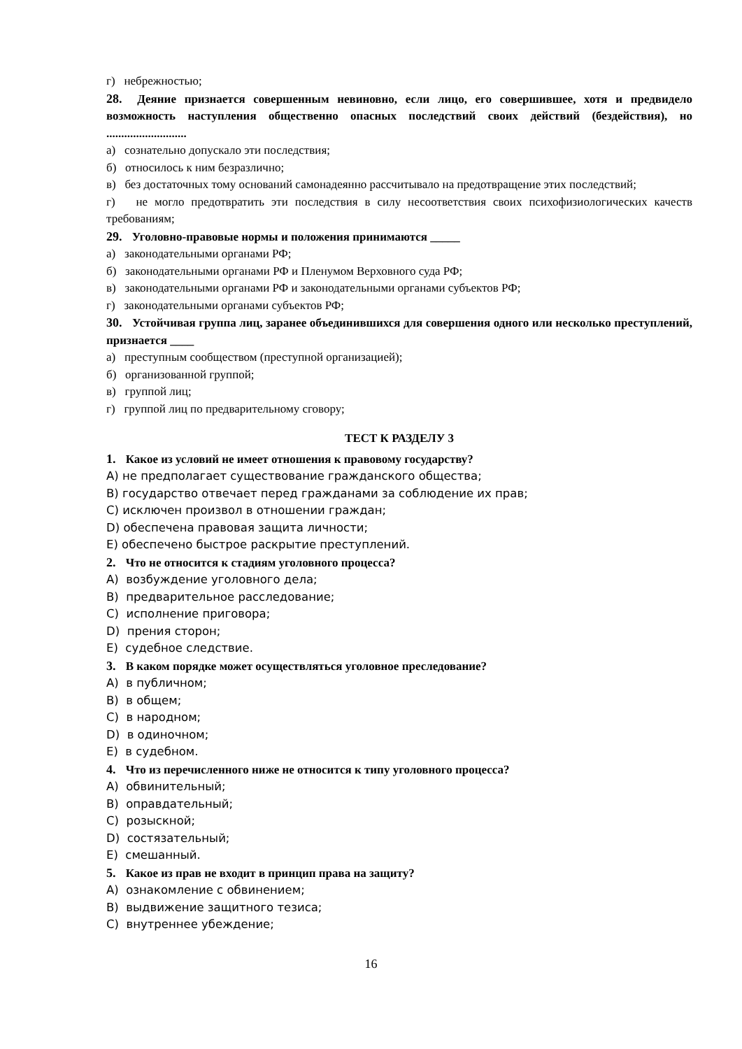г) небрежностью;
28. Деяние признается совершенным невиновно, если лицо, его совершившее, хотя и предвидело возможность наступления общественно опасных последствий своих действий (бездействия), но ...........................
а) сознательно допускало эти последствия;
б) относилось к ним безразлично;
в) без достаточных тому оснований самонадеянно рассчитывало на предотвращение этих последствий;
г) не могло предотвратить эти последствия в силу несоответствия своих психофизиологических качеств требованиям;
29. Уголовно-правовые нормы и положения принимаются _____
а) законодательными органами РФ;
б) законодательными органами РФ и Пленумом Верховного суда РФ;
в) законодательными органами РФ и законодательными органами субъектов РФ;
г) законодательными органами субъектов РФ;
30. Устойчивая группа лиц, заранее объединившихся для совершения одного или несколько преступлений, признается ____
а) преступным сообществом (преступной организацией);
б) организованной группой;
в) группой лиц;
г) группой лиц по предварительному сговору;
ТЕСТ К РАЗДЕЛУ 3
1. Какое из условий не имеет отношения к правовому государству?
A) не предполагает существование гражданского общества;
B) государство отвечает перед гражданами за соблюдение их прав;
C) исключен произвол в отношении граждан;
D) обеспечена правовая защита личности;
E) обеспечено быстрое раскрытие преступлений.
2. Что не относится к стадиям уголовного процесса?
A) возбуждение уголовного дела;
B) предварительное расследование;
C) исполнение приговора;
D) прения сторон;
E) судебное следствие.
3. В каком порядке может осуществляться уголовное преследование?
A) в публичном;
B) в общем;
C) в народном;
D) в одиночном;
E) в судебном.
4. Что из перечисленного ниже не относится к типу уголовного процесса?
A) обвинительный;
B) оправдательный;
C) розыскной;
D) состязательный;
E) смешанный.
5. Какое из прав не входит в принцип права на защиту?
A) ознакомление с обвинением;
B) выдвижение защитного тезиса;
C) внутреннее убеждение;
16